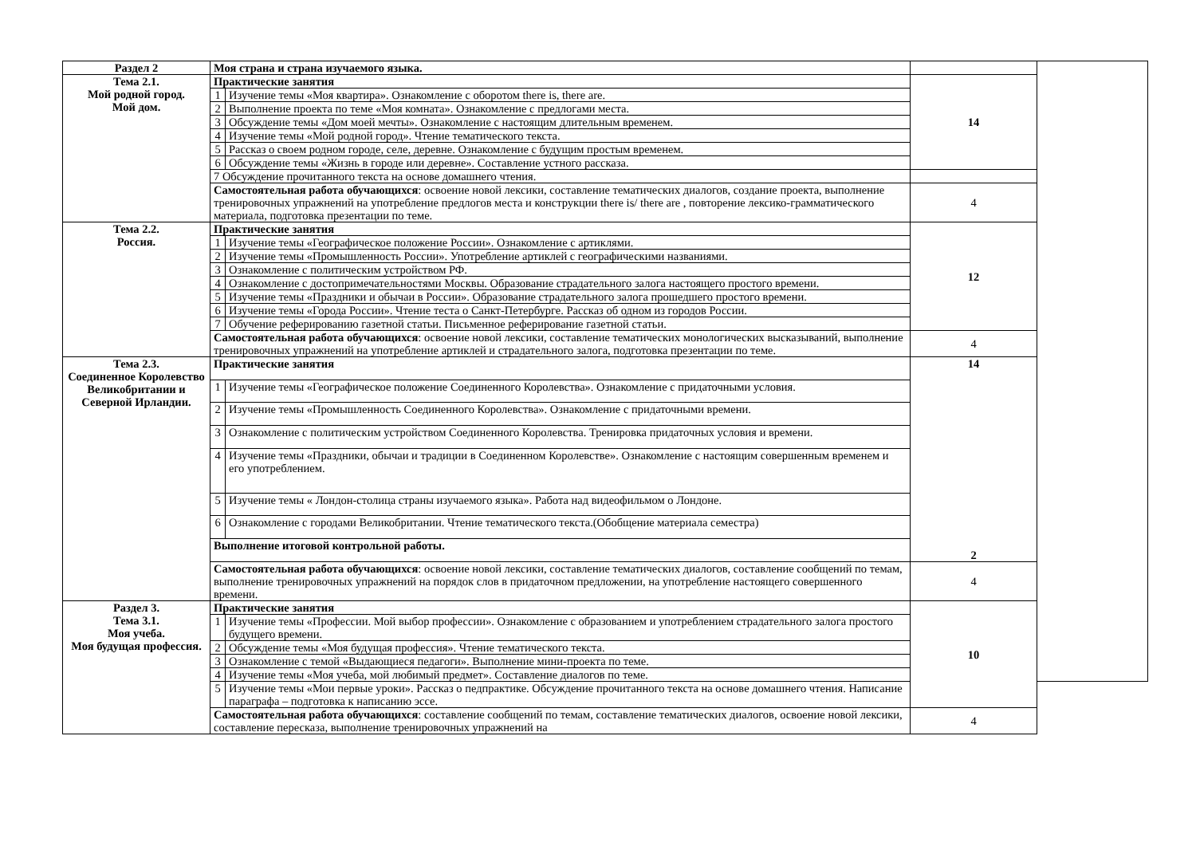| Раздел 2 | Моя страна и страна изучаемого языка. | | | |
| Тема 2.1. Мой родной город. Мой дом. | Практические занятия | | 14 | |
| | 1 | Изучение темы «Моя квартира». Ознакомление с оборотом there is, there are. | | |
| | 2 | Выполнение проекта по теме «Моя комната». Ознакомление с предлогами места. | | |
| | 3 | Обсуждение темы «Дом моей мечты». Ознакомление с настоящим длительным временем. | | |
| | 4 | Изучение темы «Мой родной город». Чтение тематического текста. | | |
| | 5 | Рассказ о своем родном городе, селе, деревне. Ознакомление с будущим простым временем. | | |
| | 6 | Обсуждение темы «Жизнь в городе или деревне». Составление устного рассказа. | | |
| | 7 Обсуждение прочитанного текста на основе домашнего чтения. | | | |
| | Самостоятельная работа обучающихся : освоение новой лексики, составление тематических диалогов, создание проекта, выполнение тренировочных упражнений на употребление предлогов места и конструкции there is/ there are , повторение лексико-грамматического материала, подготовка презентации по теме. | | 4 | |
| Тема 2.2. Россия. | Практические занятия | | 12 | |
| | 1 | Изучение темы «Географическое положение России». Ознакомление с артиклями. | | |
| | 2 | Изучение темы «Промышленность России». Употребление артиклей с географическими названиями. | | |
| | 3 | Ознакомление с политическим устройством РФ. | | |
| | 4 | Ознакомление с достопримечательностями Москвы. Образование страдательного залога настоящего простого времени. | | |
| | 5 | Изучение темы «Праздники и обычаи в России». Образование страдательного залога прошедшего простого времени. | | |
| | 6 | Изучение темы «Города России». Чтение теста о Санкт-Петербурге. Рассказ об одном из городов России. | | |
| | 7 | Обучение реферированию газетной статьи. Письменное реферирование газетной статьи. | | |
| | Самостоятельная работа обучающихся : освоение новой лексики, составление тематических монологических высказываний, выполнение тренировочных упражнений на употребление артиклей и страдательного залога, подготовка презентации по теме. | | 4 | |
| Тема 2.3. Соединенное Королевство Великобритании и Северной Ирландии. | Практические занятия | | 14 2 | |
| | 1 | Изучение темы «Географическое положение Соединенного Королевства». Ознакомление с придаточными условия. | | |
| | 2 | Изучение темы «Промышленность Соединенного Королевства». Ознакомление с придаточными времени. | | |
| | 3 | Ознакомление с политическим устройством Соединенного Королевства. Тренировка придаточных условия и времени. | | |
| | 4 | Изучение темы «Праздники, обычаи и традиции в Соединенном Королевстве». Ознакомление с настоящим совершенным временем и его употреблением. | | |
| | 5 | Изучение темы « Лондон-столица страны изучаемого языка». Работа над видеофильмом о Лондоне. | | |
| | 6 | Ознакомление с городами Великобритании. Чтение тематического текста.(Обобщение материала семестра) | | |
| | Выполнение итоговой контрольной работы. | | | |
| | Самостоятельная работа обучающихся : освоение новой лексики, составление тематических диалогов, составление сообщений по темам, выполнение тренировочных упражнений на порядок слов в придаточном предложении, на употребление настоящего совершенного времени. | | 4 | |
| Раздел 3. Тема 3.1. Моя учеба. Моя будущая профессия. | Практические занятия | | 10 | |
| | 1 | Изучение темы «Профессии. Мой выбор профессии». Ознакомление с образованием и употреблением страдательного залога простого будущего времени. | | |
| | 2 | Обсуждение темы «Моя будущая профессия». Чтение тематического текста. | | |
| | 3 | Ознакомление с темой «Выдающиеся педагоги». Выполнение мини-проекта по теме. | | |
| | 4 | Изучение темы «Моя учеба, мой любимый предмет». Составление диалогов по теме. | | |
| | 5 | Изучение темы «Мои первые уроки». Рассказ о педпрактике. Обсуждение прочитанного текста на основе домашнего чтения. Написание параграфа – подготовка к написанию эссе. | | |
| | Самостоятельная работа обучающихся : составление сообщений по темам, составление тематических диалогов, освоение новой лексики, составление пересказа, выполнение тренировочных упражнений на | | 4 | |